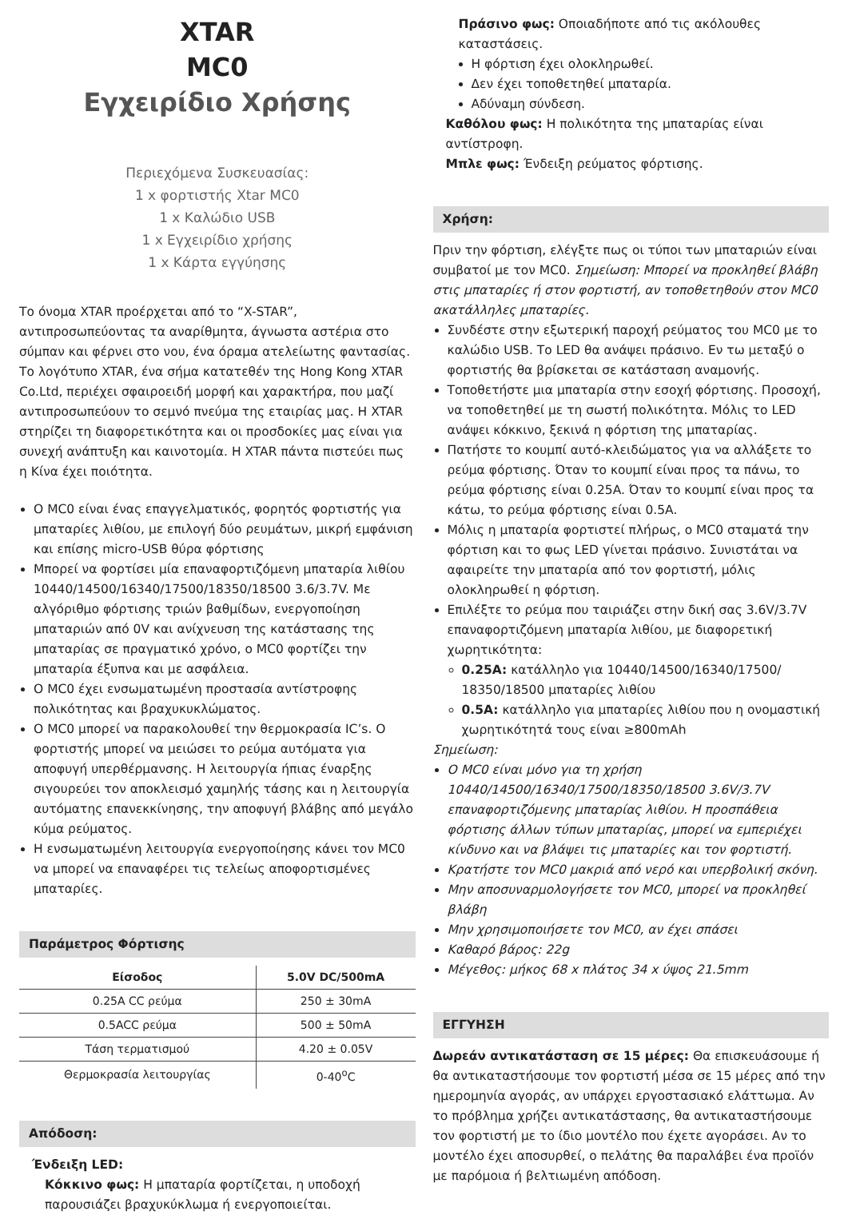XTAR
MC0
Εγχειρίδιο Χρήσης
Περιεχόμενα Συσκευασίας:
1 x φορτιστής Xtar MC0
1 x Καλώδιο USB
1 x Εγχειρίδιο χρήσης
1 x Κάρτα εγγύησης
Το όνομα XTAR προέρχεται από το “X-STAR”, αντιπροσωπεύοντας τα αναρίθμητα, άγνωστα αστέρια στο σύμπαν και φέρνει στο νου, ένα όραμα ατελείωτης φαντασίας. Το λογότυπο XTAR, ένα σήμα κατατεθέν της Hong Kong XTAR Co.Ltd, περιέχει σφαιροειδή μορφή και χαρακτήρα, που μαζί αντιπροσωπεύουν το σεμνό πνεύμα της εταιρίας μας. Η XTAR στηρίζει τη διαφορετικότητα και οι προσδοκίες μας είναι για συνεχή ανάπτυξη και καινοτομία. Η XTAR πάντα πιστεύει πως η Κίνα έχει ποιότητα.
Ο MC0 είναι ένας επαγγελματικός, φορητός φορτιστής για μπαταρίες λιθίου, με επιλογή δύο ρευμάτων, μικρή εμφάνιση και επίσης micro-USB θύρα φόρτισης
Μπορεί να φορτίσει μία επαναφορτιζόμενη μπαταρία λιθίου 10440/14500/16340/17500/18350/18500 3.6/3.7V. Με αλγόριθμο φόρτισης τριών βαθμίδων, ενεργοποίηση μπαταριών από 0V και ανίχνευση της κατάστασης της μπαταρίας σε πραγματικό χρόνο, ο MC0 φορτίζει την μπαταρία έξυπνα και με ασφάλεια.
Ο MC0 έχει ενσωματωμένη προστασία αντίστροφης πολικότητας και βραχυκυκλώματος.
Ο MC0 μπορεί να παρακολουθεί την θερμοκρασία IC’s. Ο φορτιστής μπορεί να μειώσει το ρεύμα αυτόματα για αποφυγή υπερθέρμανσης. Η λειτουργία ήπιας έναρξης σιγουρεύει τον αποκλεισμό χαμηλής τάσης και η λειτουργία αυτόματης επανεκκίνησης, την αποφυγή βλάβης από μεγάλο κύμα ρεύματος.
Η ενσωματωμένη λειτουργία ενεργοποίησης κάνει τον MC0 να μπορεί να επαναφέρει τις τελείως αποφορτισμένες μπαταρίες.
Παράμετρος Φόρτισης
| Είσοδος | 5.0V DC/500mA |
| --- | --- |
| 0.25A CC ρεύμα | 250 ± 30mA |
| 0.5ACC ρεύμα | 500 ± 50mA |
| Τάση τερματισμού | 4.20 ± 0.05V |
| Θερμοκρασία λειτουργίας | 0-40<sup>o</sup>C |
Απόδοση:
Ένδειξη LED:
Κόκκινο φως: Η μπαταρία φορτίζεται, η υποδοχή παρουσιάζει βραχυκύκλωμα ή ενεργοποιείται.
Πράσινο φως: Οποιαδήποτε από τις ακόλουθες καταστάσεις.
Η φόρτιση έχει ολοκληρωθεί.
Δεν έχει τοποθετηθεί μπαταρία.
Αδύναμη σύνδεση.
Καθόλου φως: Η πολικότητα της μπαταρίας είναι αντίστροφη.
Μπλε φως: Ένδειξη ρεύματος φόρτισης.
Χρήση:
Πριν την φόρτιση, ελέγξτε πως οι τύποι των μπαταριών είναι συμβατοί με τον MC0. Σημείωση: Μπορεί να προκληθεί βλάβη στις μπαταρίες ή στον φορτιστή, αν τοποθετηθούν στον MC0 ακατάλληλες μπαταρίες.
Συνδέστε στην εξωτερική παροχή ρεύματος του MC0 με το καλώδιο USB. Το LED θα ανάψει πράσινο. Εν τω μεταξύ ο φορτιστής θα βρίσκεται σε κατάσταση αναμονής.
Τοποθετήστε μια μπαταρία στην εσοχή φόρτισης. Προσοχή, να τοποθετηθεί με τη σωστή πολικότητα. Μόλις το LED ανάψει κόκκινο, ξεκινά η φόρτιση της μπαταρίας.
Πατήστε το κουμπί αυτό-κλειδώματος για να αλλάξετε το ρεύμα φόρτισης. Όταν το κουμπί είναι προς τα πάνω, το ρεύμα φόρτισης είναι 0.25A. Όταν το κουμπί είναι προς τα κάτω, το ρεύμα φόρτισης είναι 0.5A.
Μόλις η μπαταρία φορτιστεί πλήρως, ο MC0 σταματά την φόρτιση και το φως LED γίνεται πράσινο. Συνιστάται να αφαιρείτε την μπαταρία από τον φορτιστή, μόλις ολοκληρωθεί η φόρτιση.
Επιλέξτε το ρεύμα που ταιριάζει στην δική σας 3.6V/3.7V επαναφορτιζόμενη μπαταρία λιθίου, με διαφορετική χωρητικότητα:
0.25A: κατάλληλο για 10440/14500/16340/17500/ 18350/18500 μπαταρίες λιθίου
0.5A: κατάλληλο για μπαταρίες λιθίου που η ονομαστική χωρητικότητά τους είναι ≥800mAh
Σημείωση:
Ο MC0 είναι μόνο για τη χρήση 10440/14500/16340/17500/18350/18500 3.6V/3.7V επαναφορτιζόμενης μπαταρίας λιθίου. Η προσπάθεια φόρτισης άλλων τύπων μπαταρίας, μπορεί να εμπεριέχει κίνδυνο και να βλάψει τις μπαταρίες και τον φορτιστή.
Κρατήστε τον MC0 μακριά από νερό και υπερβολική σκόνη.
Μην αποσυναρμολογήσετε τον MC0, μπορεί να προκληθεί βλάβη
Μην χρησιμοποιήσετε τον MC0, αν έχει σπάσει
Καθαρό βάρος: 22g
Μέγεθος: μήκος 68 x πλάτος 34 x ύψος 21.5mm
ΕΓΓΥΗΣΗ
Δωρεάν αντικατάσταση σε 15 μέρες: Θα επισκευάσουμε ή θα αντικαταστήσουμε τον φορτιστή μέσα σε 15 μέρες από την ημερομηνία αγοράς, αν υπάρχει εργοστασιακό ελάττωμα. Αν το πρόβλημα χρήζει αντικατάστασης, θα αντικαταστήσουμε τον φορτιστή με το ίδιο μοντέλο που έχετε αγοράσει. Αν το μοντέλο έχει αποσυρθεί, ο πελάτης θα παραλάβει ένα προϊόν με παρόμοια ή βελτιωμένη απόδοση.